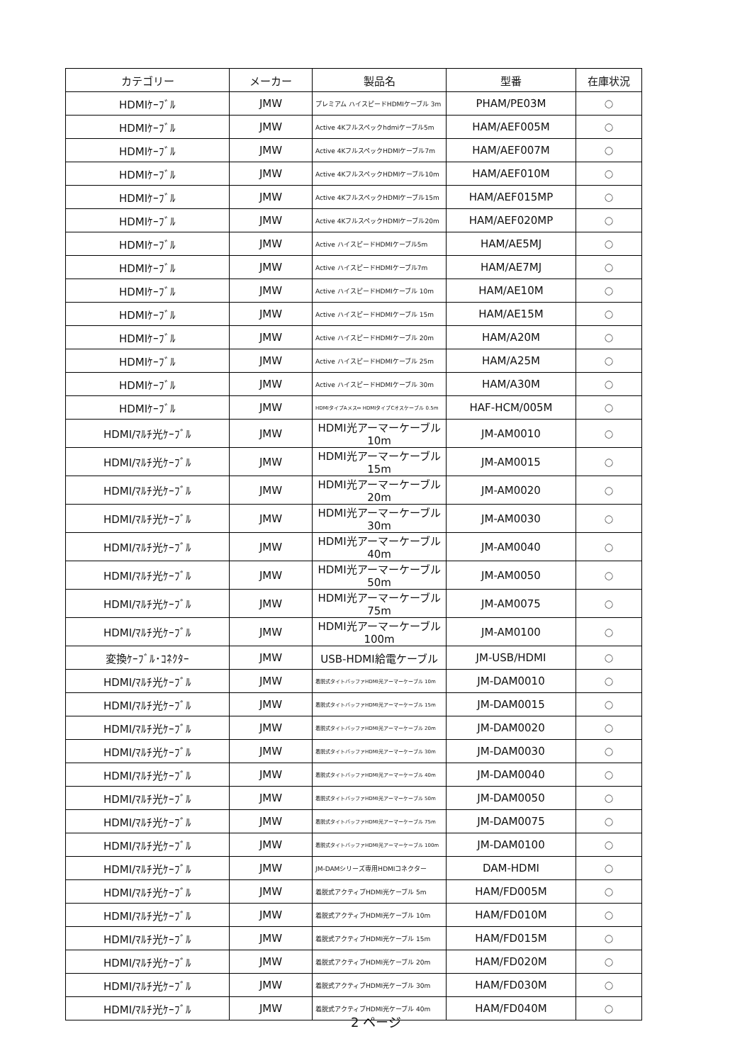| カテゴリー | メーカー | 製品名 | 型番 | 在庫状況 |
| --- | --- | --- | --- | --- |
| HDMIｹｰﾌﾞﾙ | JMW | プレミアム ハイスピードHDMIケーブル 3m | PHAM/PE03M | ○ |
| HDMIｹｰﾌﾞﾙ | JMW | Active 4Kフルスペックhdmiケーブル5m | HAM/AEF005M | ○ |
| HDMIｹｰﾌﾞﾙ | JMW | Active 4KフルスペックHDMIケーブル7m | HAM/AEF007M | ○ |
| HDMIｹｰﾌﾞﾙ | JMW | Active 4KフルスペックHDMIケーブル10m | HAM/AEF010M | ○ |
| HDMIｹｰﾌﾞﾙ | JMW | Active 4KフルスペックHDMIケーブル15m | HAM/AEF015MP | ○ |
| HDMIｹｰﾌﾞﾙ | JMW | Active 4KフルスペックHDMIケーブル20m | HAM/AEF020MP | ○ |
| HDMIｹｰﾌﾞﾙ | JMW | Active ハイスピードHDMIケーブル5m | HAM/AE5MJ | ○ |
| HDMIｹｰﾌﾞﾙ | JMW | Active ハイスピードHDMIケーブル7m | HAM/AE7MJ | ○ |
| HDMIｹｰﾌﾞﾙ | JMW | Active ハイスピードHDMIケーブル 10m | HAM/AE10M | ○ |
| HDMIｹｰﾌﾞﾙ | JMW | Active ハイスピードHDMIケーブル 15m | HAM/AE15M | ○ |
| HDMIｹｰﾌﾞﾙ | JMW | Active ハイスピードHDMIケーブル 20m | HAM/A20M | ○ |
| HDMIｹｰﾌﾞﾙ | JMW | Active ハイスピードHDMIケーブル 25m | HAM/A25M | ○ |
| HDMIｹｰﾌﾞﾙ | JMW | Active ハイスピードHDMIケーブル 30m | HAM/A30M | ○ |
| HDMIｹｰﾌﾞﾙ | JMW | HDMIタイプAメス⇔ HDMIタイプCオスケーブル 0.5m | HAF-HCM/005M | ○ |
| HDMI/ﾏﾙﾁ光ｹｰﾌﾞﾙ | JMW | HDMI光アーマーケーブル 10m | JM-AM0010 | ○ |
| HDMI/ﾏﾙﾁ光ｹｰﾌﾞﾙ | JMW | HDMI光アーマーケーブル 15m | JM-AM0015 | ○ |
| HDMI/ﾏﾙﾁ光ｹｰﾌﾞﾙ | JMW | HDMI光アーマーケーブル 20m | JM-AM0020 | ○ |
| HDMI/ﾏﾙﾁ光ｹｰﾌﾞﾙ | JMW | HDMI光アーマーケーブル 30m | JM-AM0030 | ○ |
| HDMI/ﾏﾙﾁ光ｹｰﾌﾞﾙ | JMW | HDMI光アーマーケーブル 40m | JM-AM0040 | ○ |
| HDMI/ﾏﾙﾁ光ｹｰﾌﾞﾙ | JMW | HDMI光アーマーケーブル 50m | JM-AM0050 | ○ |
| HDMI/ﾏﾙﾁ光ｹｰﾌﾞﾙ | JMW | HDMI光アーマーケーブル 75m | JM-AM0075 | ○ |
| HDMI/ﾏﾙﾁ光ｹｰﾌﾞﾙ | JMW | HDMI光アーマーケーブル 100m | JM-AM0100 | ○ |
| 変換ｹｰﾌﾞﾙ･ｺﾈｸﾀｰ | JMW | USB-HDMI給電ケーブル | JM-USB/HDMI | ○ |
| HDMI/ﾏﾙﾁ光ｹｰﾌﾞﾙ | JMW | 着脱式タイトバッファHDMI光アーマーケーブル 10m | JM-DAM0010 | ○ |
| HDMI/ﾏﾙﾁ光ｹｰﾌﾞﾙ | JMW | 着脱式タイトバッファHDMI光アーマーケーブル 15m | JM-DAM0015 | ○ |
| HDMI/ﾏﾙﾁ光ｹｰﾌﾞﾙ | JMW | 着脱式タイトバッファHDMI光アーマーケーブル 20m | JM-DAM0020 | ○ |
| HDMI/ﾏﾙﾁ光ｹｰﾌﾞﾙ | JMW | 着脱式タイトバッファHDMI光アーマーケーブル 30m | JM-DAM0030 | ○ |
| HDMI/ﾏﾙﾁ光ｹｰﾌﾞﾙ | JMW | 着脱式タイトバッファHDMI光アーマーケーブル 40m | JM-DAM0040 | ○ |
| HDMI/ﾏﾙﾁ光ｹｰﾌﾞﾙ | JMW | 着脱式タイトバッファHDMI光アーマーケーブル 50m | JM-DAM0050 | ○ |
| HDMI/ﾏﾙﾁ光ｹｰﾌﾞﾙ | JMW | 着脱式タイトバッファHDMI光アーマーケーブル 75m | JM-DAM0075 | ○ |
| HDMI/ﾏﾙﾁ光ｹｰﾌﾞﾙ | JMW | 着脱式タイトバッファHDMI光アーマーケーブル 100m | JM-DAM0100 | ○ |
| HDMI/ﾏﾙﾁ光ｹｰﾌﾞﾙ | JMW | JM-DAMシリーズ専用HDMIコネクター | DAM-HDMI | ○ |
| HDMI/ﾏﾙﾁ光ｹｰﾌﾞﾙ | JMW | 着脱式アクティブHDMI光ケーブル 5m | HAM/FD005M | ○ |
| HDMI/ﾏﾙﾁ光ｹｰﾌﾞﾙ | JMW | 着脱式アクティブHDMI光ケーブル 10m | HAM/FD010M | ○ |
| HDMI/ﾏﾙﾁ光ｹｰﾌﾞﾙ | JMW | 着脱式アクティブHDMI光ケーブル 15m | HAM/FD015M | ○ |
| HDMI/ﾏﾙﾁ光ｹｰﾌﾞﾙ | JMW | 着脱式アクティブHDMI光ケーブル 20m | HAM/FD020M | ○ |
| HDMI/ﾏﾙﾁ光ｹｰﾌﾞﾙ | JMW | 着脱式アクティブHDMI光ケーブル 30m | HAM/FD030M | ○ |
| HDMI/ﾏﾙﾁ光ｹｰﾌﾞﾙ | JMW | 着脱式アクティブHDMI光ケーブル 40m | HAM/FD040M | ○ |
2 ページ